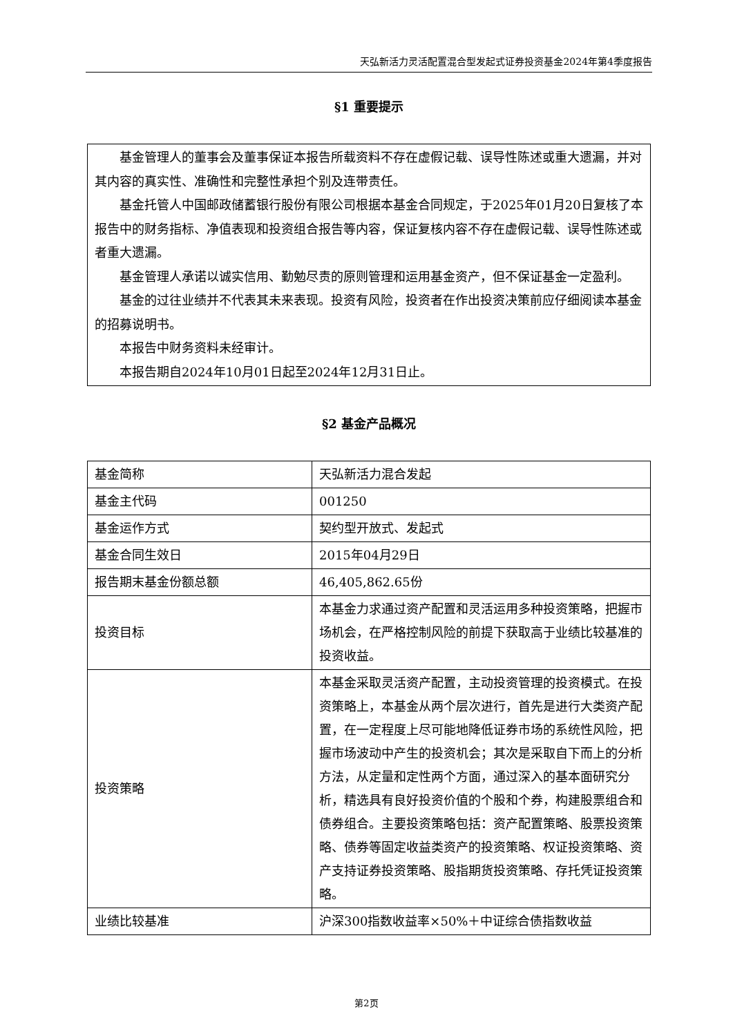天弘新活力灵活配置混合型发起式证券投资基金2024年第4季度报告
§1 重要提示
基金管理人的董事会及董事保证本报告所载资料不存在虚假记载、误导性陈述或重大遗漏，并对其内容的真实性、准确性和完整性承担个别及连带责任。
基金托管人中国邮政储蓄银行股份有限公司根据本基金合同规定，于2025年01月20日复核了本报告中的财务指标、净值表现和投资组合报告等内容，保证复核内容不存在虚假记载、误导性陈述或者重大遗漏。
基金管理人承诺以诚实信用、勤勉尽责的原则管理和运用基金资产，但不保证基金一定盈利。
基金的过往业绩并不代表其未来表现。投资有风险，投资者在作出投资决策前应仔细阅读本基金的招募说明书。
本报告中财务资料未经审计。
本报告期自2024年10月01日起至2024年12月31日止。
§2 基金产品概况
| 基金简称 | 天弘新活力混合发起 |
| 基金主代码 | 001250 |
| 基金运作方式 | 契约型开放式、发起式 |
| 基金合同生效日 | 2015年04月29日 |
| 报告期末基金份额总额 | 46,405,862.65份 |
| 投资目标 | 本基金力求通过资产配置和灵活运用多种投资策略，把握市场机会，在严格控制风险的前提下获取高于业绩比较基准的投资收益。 |
| 投资策略 | 本基金采取灵活资产配置，主动投资管理的投资模式。在投资策略上，本基金从两个层次进行，首先是进行大类资产配置，在一定程度上尽可能地降低证券市场的系统性风险，把握市场波动中产生的投资机会；其次是采取自下而上的分析方法，从定量和定性两个方面，通过深入的基本面研究分析，精选具有良好投资价值的个股和个券，构建股票组合和债券组合。主要投资策略包括：资产配置策略、股票投资策略、债券等固定收益类资产的投资策略、权证投资策略、资产支持证券投资策略、股指期货投资策略、存托凭证投资策略。 |
| 业绩比较基准 | 沪深300指数收益率×50%＋中证综合债指数收益 |
第2页